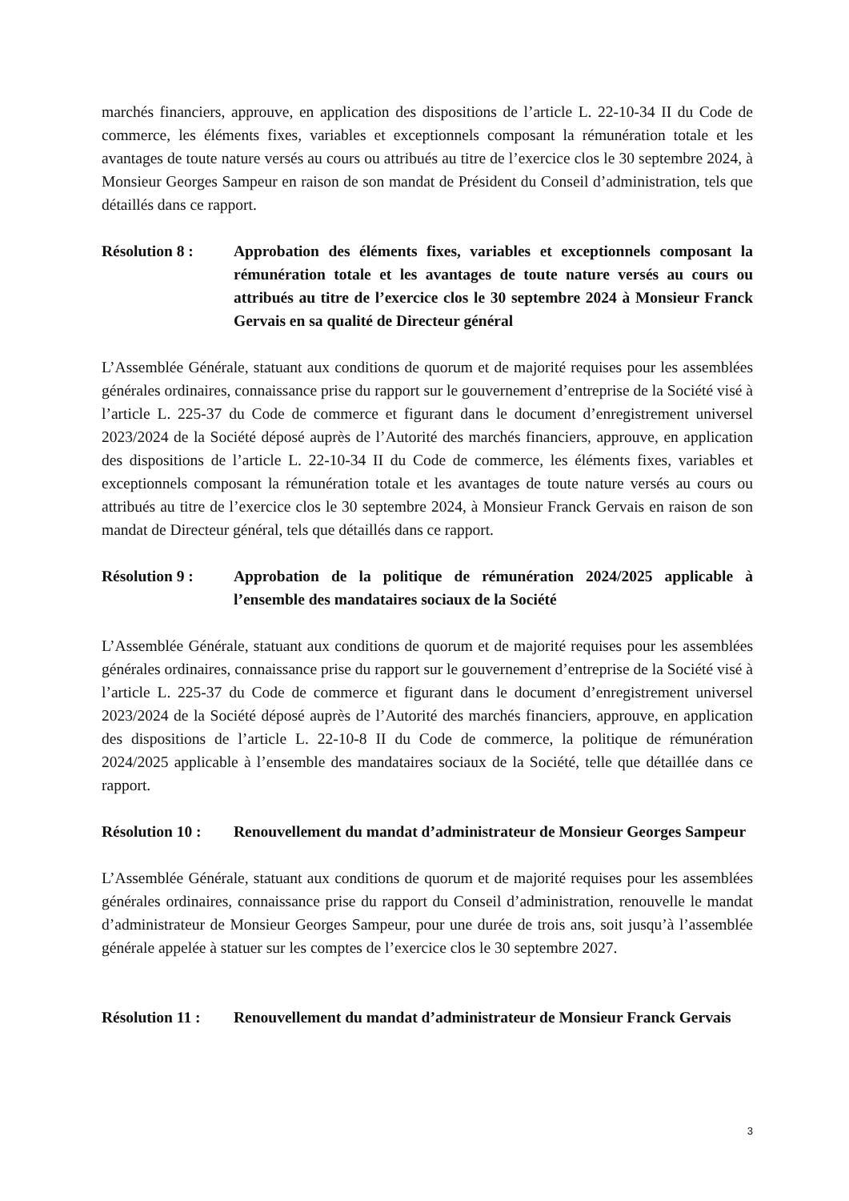marchés financiers, approuve, en application des dispositions de l’article L. 22-10-34 II du Code de commerce, les éléments fixes, variables et exceptionnels composant la rémunération totale et les avantages de toute nature versés au cours ou attribués au titre de l’exercice clos le 30 septembre 2024, à Monsieur Georges Sampeur en raison de son mandat de Président du Conseil d’administration, tels que détaillés dans ce rapport.
Résolution 8 : Approbation des éléments fixes, variables et exceptionnels composant la rémunération totale et les avantages de toute nature versés au cours ou attribués au titre de l’exercice clos le 30 septembre 2024 à Monsieur Franck Gervais en sa qualité de Directeur général
L’Assemblée Générale, statuant aux conditions de quorum et de majorité requises pour les assemblées générales ordinaires, connaissance prise du rapport sur le gouvernement d’entreprise de la Société visé à l’article L. 225-37 du Code de commerce et figurant dans le document d’enregistrement universel 2023/2024 de la Société déposé auprès de l’Autorité des marchés financiers, approuve, en application des dispositions de l’article L. 22-10-34 II du Code de commerce, les éléments fixes, variables et exceptionnels composant la rémunération totale et les avantages de toute nature versés au cours ou attribués au titre de l’exercice clos le 30 septembre 2024, à Monsieur Franck Gervais en raison de son mandat de Directeur général, tels que détaillés dans ce rapport.
Résolution 9 : Approbation de la politique de rémunération 2024/2025 applicable à l’ensemble des mandataires sociaux de la Société
L’Assemblée Générale, statuant aux conditions de quorum et de majorité requises pour les assemblées générales ordinaires, connaissance prise du rapport sur le gouvernement d’entreprise de la Société visé à l’article L. 225-37 du Code de commerce et figurant dans le document d’enregistrement universel 2023/2024 de la Société déposé auprès de l’Autorité des marchés financiers, approuve, en application des dispositions de l’article L. 22-10-8 II du Code de commerce, la politique de rémunération 2024/2025 applicable à l’ensemble des mandataires sociaux de la Société, telle que détaillée dans ce rapport.
Résolution 10 :
Renouvellement du mandat d’administrateur de Monsieur Georges Sampeur
L’Assemblée Générale, statuant aux conditions de quorum et de majorité requises pour les assemblées générales ordinaires, connaissance prise du rapport du Conseil d’administration, renouvelle le mandat d’administrateur de Monsieur Georges Sampeur, pour une durée de trois ans, soit jusqu’à l’assemblée générale appelée à statuer sur les comptes de l’exercice clos le 30 septembre 2027.
Résolution 11 :
Renouvellement du mandat d’administrateur de Monsieur Franck Gervais
3